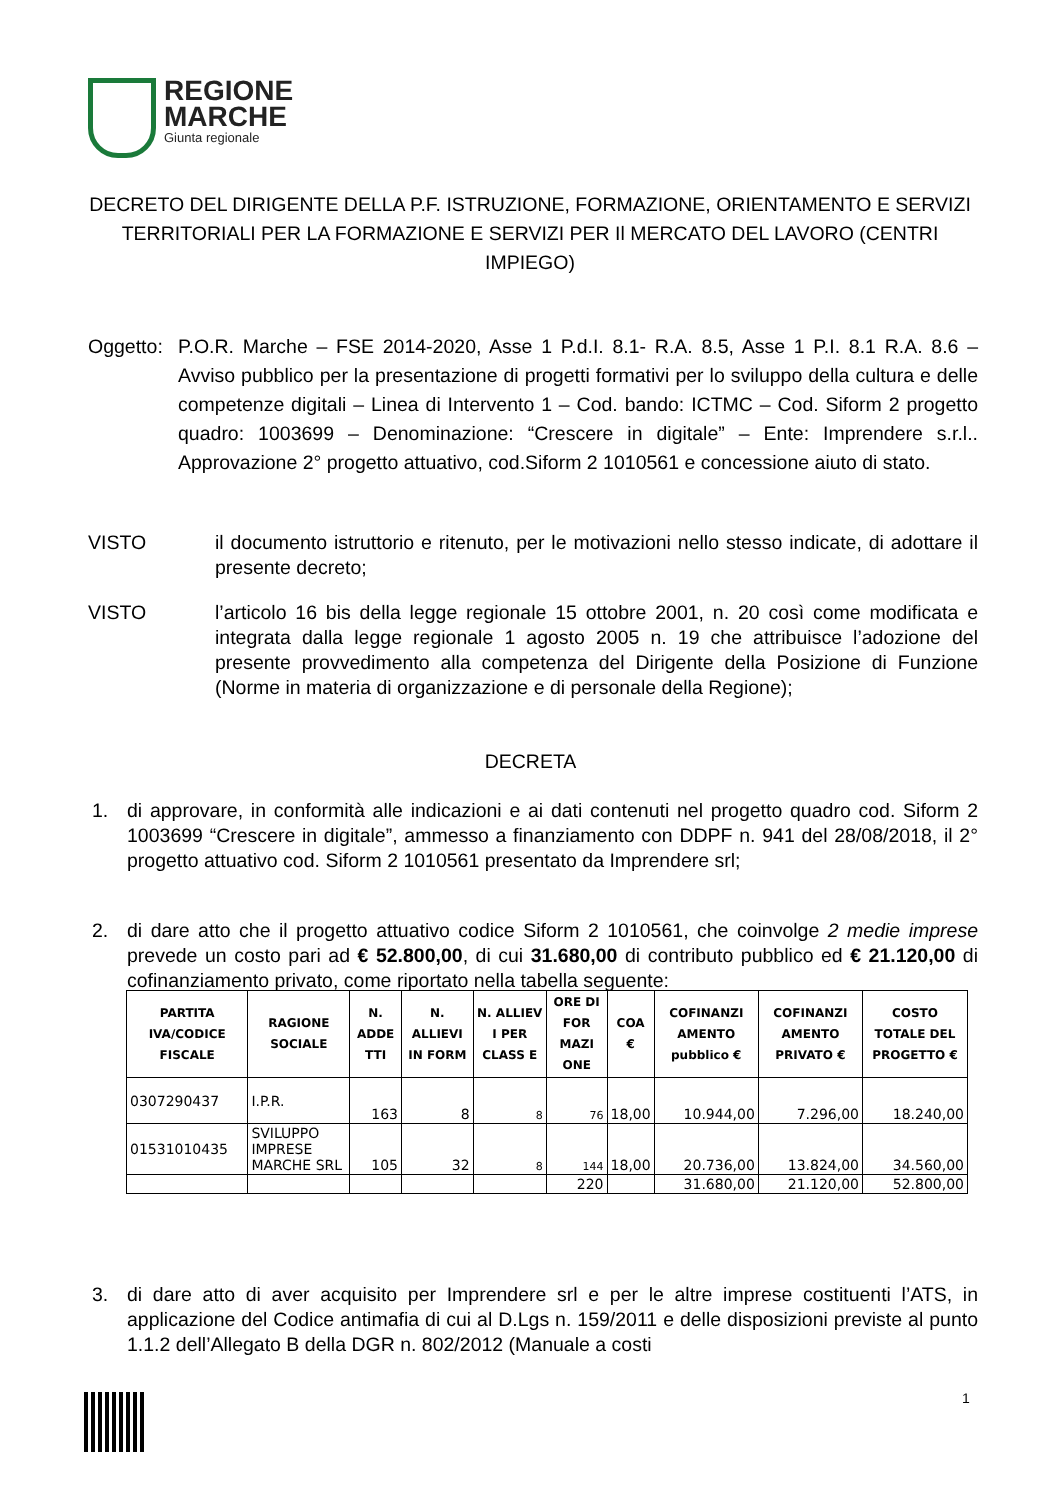REGIONE
MARCHE
Giunta regionale
DECRETO DEL DIRIGENTE DELLA P.F. ISTRUZIONE, FORMAZIONE, ORIENTAMENTO E SERVIZI TERRITORIALI PER LA FORMAZIONE E SERVIZI PER Il MERCATO DEL LAVORO (CENTRI IMPIEGO)
Oggetto:
P.O.R. Marche – FSE 2014-2020, Asse 1 P.d.I. 8.1- R.A. 8.5, Asse 1 P.I. 8.1 R.A. 8.6 – Avviso pubblico per la presentazione di progetti formativi per lo sviluppo della cultura e delle competenze digitali – Linea di Intervento 1 – Cod. bando: ICTMC – Cod. Siform 2 progetto quadro: 1003699 – Denominazione: “Crescere in digitale” – Ente: Imprendere s.r.l.. Approvazione 2° progetto attuativo, cod.Siform 2 1010561 e concessione aiuto di stato.
VISTO il documento istruttorio e ritenuto, per le motivazioni nello stesso indicate, di adottare il presente decreto;
VISTO l’articolo 16 bis della legge regionale 15 ottobre 2001, n. 20 così come modificata e integrata dalla legge regionale 1 agosto 2005 n. 19 che attribuisce l’adozione del presente provvedimento alla competenza del Dirigente della Posizione di Funzione (Norme in materia di organizzazione e di personale della Regione);
DECRETA
1. di approvare, in conformità alle indicazioni e ai dati contenuti nel progetto quadro cod. Siform 2 1003699 “Crescere in digitale”, ammesso a finanziamento con DDPF n. 941 del 28/08/2018, il 2° progetto attuativo cod. Siform 2 1010561 presentato da Imprendere srl;
2. di dare atto che il progetto attuativo codice Siform 2 1010561, che coinvolge 2 medie imprese prevede un costo pari ad € 52.800,00, di cui 31.680,00 di contributo pubblico ed € 21.120,00 di cofinanziamento privato, come riportato nella tabella seguente:
| PARTITA IVA/CODICE FISCALE | RAGIONE SOCIALE | N. ADDE TTI | N. ALLIEVI IN FORM | N. ALLIEV I PER CLASS E | ORE DI FOR MAZI ONE | COA € | COFINANZI AMENTO pubblico € | COFINANZI AMENTO PRIVATO € | COSTO TOTALE DEL PROGETTO € |
| --- | --- | --- | --- | --- | --- | --- | --- | --- | --- |
| 0307290437 | I.P.R. | 163 | 8 | 8 | 76 | 18,00 | 10.944,00 | 7.296,00 | 18.240,00 |
| 01531010435 | SVILUPPO IMPRESE MARCHE SRL | 105 | 32 | 8 | 144 | 18,00 | 20.736,00 | 13.824,00 | 34.560,00 |
| | | | | | 220 | | 31.680,00 | 21.120,00 | 52.800,00 |
3. di dare atto di aver acquisito per Imprendere srl e per le altre imprese costituenti l’ATS, in applicazione del Codice antimafia di cui al D.Lgs n. 159/2011 e delle disposizioni previste al punto 1.1.2 dell’Allegato B della DGR n. 802/2012 (Manuale a costi
1